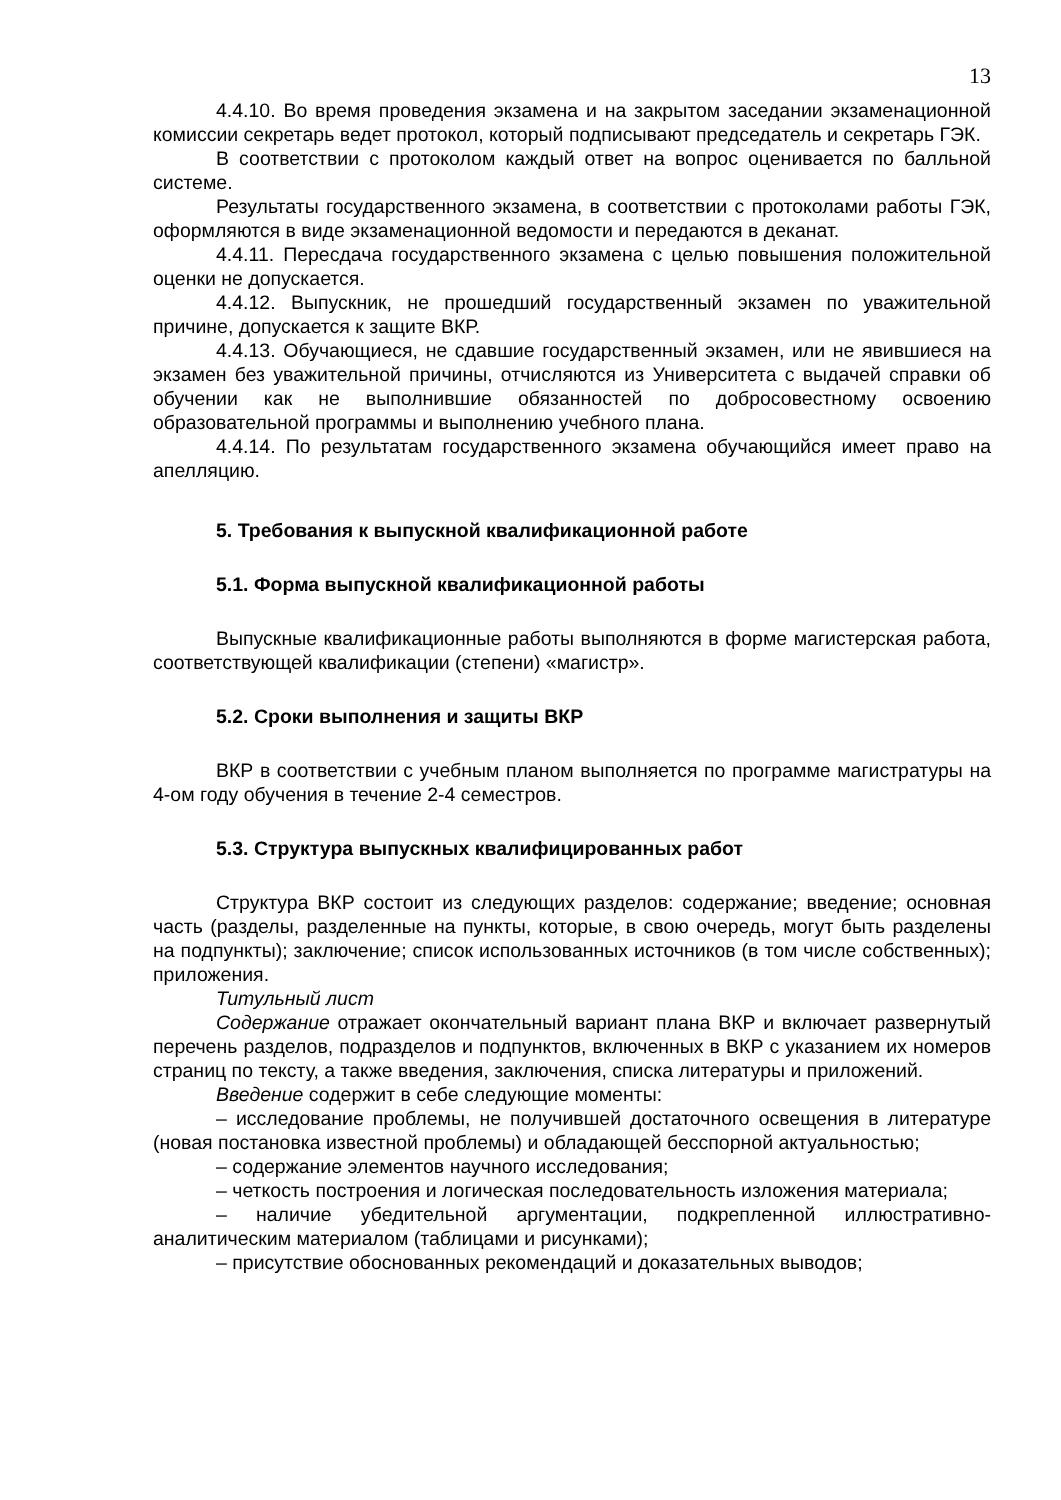13
4.4.10. Во время проведения экзамена и на закрытом заседании экзаменационной комиссии секретарь ведет протокол, который подписывают председатель и секретарь ГЭК.
В соответствии с протоколом каждый ответ на вопрос оценивается по балльной системе.
Результаты государственного экзамена, в соответствии с протоколами работы ГЭК, оформляются в виде экзаменационной ведомости и передаются в деканат.
4.4.11. Пересдача государственного экзамена с целью повышения положительной оценки не допускается.
4.4.12. Выпускник, не прошедший государственный экзамен по уважительной причине, допускается к защите ВКР.
4.4.13. Обучающиеся, не сдавшие государственный экзамен, или не явившиеся на экзамен без уважительной причины, отчисляются из Университета с выдачей справки об обучении как не выполнившие обязанностей по добросовестному освоению образовательной программы и выполнению учебного плана.
4.4.14. По результатам государственного экзамена обучающийся имеет право на апелляцию.
5. Требования к выпускной квалификационной работе
5.1. Форма выпускной квалификационной работы
Выпускные квалификационные работы выполняются в форме магистерская работа, соответствующей квалификации (степени) «магистр».
5.2. Сроки выполнения и защиты ВКР
ВКР в соответствии с учебным планом выполняется по программе магистратуры на 4-ом году обучения в течение 2-4 семестров.
5.3. Структура выпускных квалифицированных работ
Структура ВКР состоит из следующих разделов: содержание; введение; основная часть (разделы, разделенные на пункты, которые, в свою очередь, могут быть разделены на подпункты); заключение; список использованных источников (в том числе собственных); приложения.
Титульный лист
Содержание отражает окончательный вариант плана ВКР и включает развернутый перечень разделов, подразделов и подпунктов, включенных в ВКР с указанием их номеров страниц по тексту, а также введения, заключения, списка литературы и приложений.
Введение содержит в себе следующие моменты:
– исследование проблемы, не получившей достаточного освещения в литературе (новая постановка известной проблемы) и обладающей бесспорной актуальностью;
– содержание элементов научного исследования;
– четкость построения и логическая последовательность изложения материала;
– наличие убедительной аргументации, подкрепленной иллюстративно-аналитическим материалом (таблицами и рисунками);
– присутствие обоснованных рекомендаций и доказательных выводов;